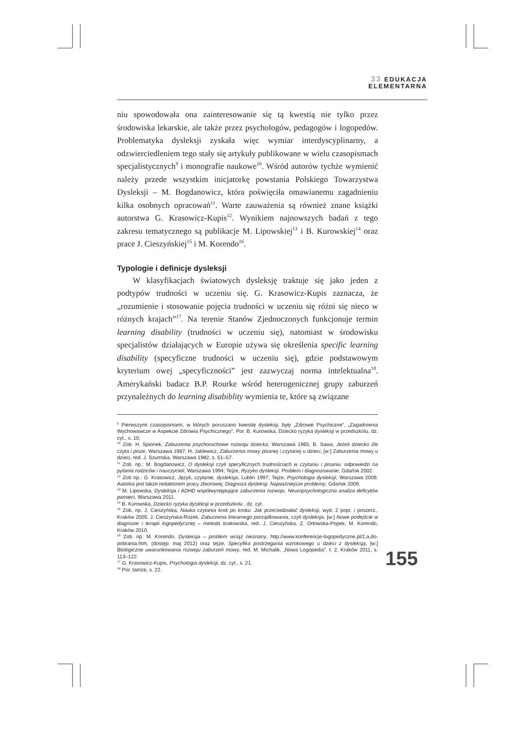33 EDUKACJA
ELEMENTARNA
niu spowodowała ona zainteresowanie się tą kwestią nie tylko przez środowiska lekarskie, ale także przez psychologów, pedagogów i logopedów. Problematyka dysleksji zyskała więc wymiar interdyscyplinarny, a odzwierciedleniem tego stały się artykuły publikowane w wielu czasopismach specjalistycznych<sup>9</sup> i monografie naukowe<sup>10</sup>. Wśród autorów tychże wymienić należy przede wszystkim inicjatorkę powstania Polskiego Towarzystwa Dysleksji – M. Bogdanowicz, która poświęciła omawianemu zagadnieniu kilka osobnych opracowań<sup>11</sup>. Warte zauważenia są również znane książki autorstwa G. Krasowicz-Kupis<sup>12</sup>. Wynikiem najnowszych badań z tego zakresu tematycznego są publikacje M. Lipowskiej<sup>13</sup> i B. Kurowskiej<sup>14</sup> oraz prace J. Cieszyńskiej<sup>15</sup> i M. Korendo<sup>16</sup>.
Typologie i definicje dysleksji
W klasyfikacjach światowych dysleksję traktuje się jako jeden z podtypów trudności w uczeniu się. G. Krasowicz-Kupis zaznacza, że „rozumienie i stosowanie pojęcia trudności w uczeniu się różni się nieco w różnych krajach”<sup>17</sup>. Na terenie Stanów Zjednoczonych funkcjonuje termin learning disability (trudności w uczeniu się), natomiast w środowisku specjalistów działających w Europie używa się określenia specific learning disability (specyficzne trudności w uczeniu się), gdzie podstawowym kryterium owej „specyficzności” jest zazwyczaj norma intelektualna<sup>18</sup>. Amerykański badacz B.P. Rourke wśród heterogenicznej grupy zaburzeń przynależnych do learning disabiblity wymienia te, które są związane
<sup>9</sup> Pierwszymi czasopismami, w których poruszano kwestię dysleksji, były „Zdrowie Psychiczne”, „Zagadnienia Wychowawcze w Aspekcie Zdrowia Psychicznego”. Por. B. Kurowska, Dziecko ryzyka dysleksji w przedszkolu, dz. cyt., s. 10.
<sup>10</sup> Zob. H. Spionek, Zaburzenia psychoruchowe rozwoju dziecka, Warszawa 1965; B. Sawa, Jeżeli dziecko źle czyta i pisze, Warszawa 1987; H. Jaklewicz, Zaburzenia mowy pisanej i czytanej u dzieci, [w:] Zaburzenia mowy u dzieci, red. J. Szumska, Warszawa 1982, s. 51–57.
<sup>11</sup> Zob. np.: M. Bogdanowicz, O dysleksji czyli specyficznych trudnościach w czytaniu i pisaniu: odpowiedzi na pytania rodziców i nauczycieli, Warszawa 1994; Tejże, Ryzyko dysleksji. Problem i diagnozowanie, Gdańsk 2002.
<sup>12</sup> Zob np.: G. Krasowicz, Język, czytanie, dysleksja, Lublin 1997; Tejże, Psychologia dysleksji, Warszawa 2009. Autorka jest także redaktorem pracy zbiorowej: Diagnoza dysleksji. Najważniejsze problemy, Gdańsk 2009.
<sup>13</sup> M. Lipowska, Dysleksja i ADHD współwystępujące zaburzenia rozwoju. Neuropsychologiczna analiza deficytów pamięci, Warszawa 2011.
<sup>14</sup> B. Kurowska, Dziecko ryzyka dysleksji w przedszkolu , dz. cyt.
<sup>15</sup> Zob, np. J. Cieszyńska, Nauka czytania krok po kroku. Jak przeciwdziałać dysleksji, wyd. 2 popr. i poszerz., Kraków 2005; J. Cieszyńska-Rożek, Zaburzenia linearnego porządkowania, czyli dysleksja, [w:] Nowe podejście w diagnozie i terapii logopedycznej – metoda krakowska, red. J. Cieszyńska, Z. Orłowska-Popek, M. Korendo, Kraków 2010.
<sup>16</sup> Zob. np. M. Korendo, Dysleksja – problem wciąż nieznany, http://www.konferencje-logopedyczne.pl/2,a,do-pobrania.htm, (dostęp: maj 2012) oraz tejże, Specyfika postrzegania wzrokowego u dzieci z dysleksją, [w:] Biologiczne uwarunkowania rozwoju zaburzeń mowy, red. M. Michalik, „Nowa Logopedia”, t. 2, Kraków 2011, s. 113–122.
<sup>17</sup> G. Krasowicz-Kupis, Psychologia dysleksji, dz. cyt., s. 21.
<sup>18</sup> Por. tamże, s. 22.
155